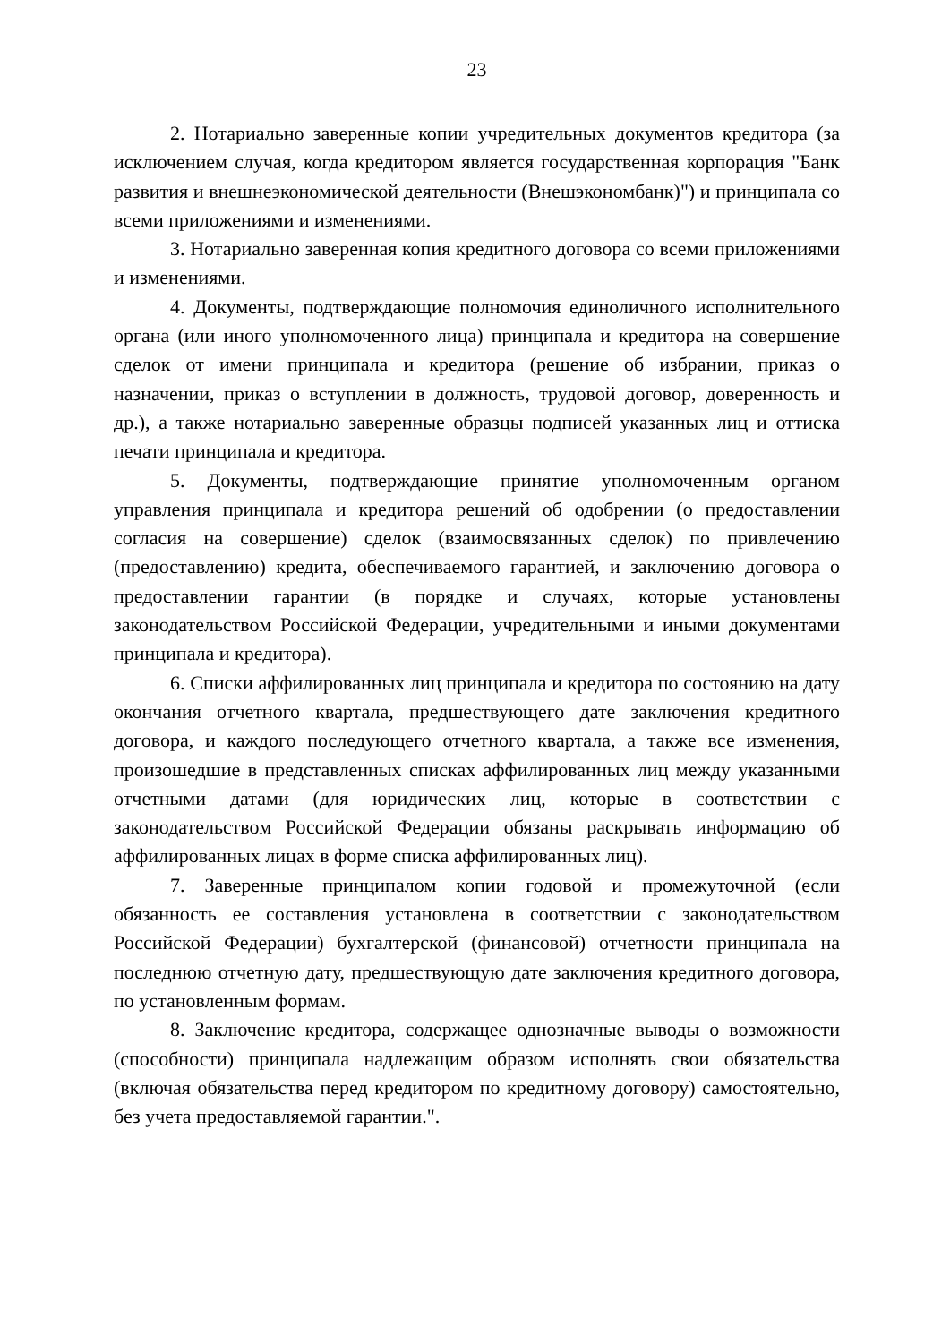23
2. Нотариально заверенные копии учредительных документов кредитора (за исключением случая, когда кредитором является государственная корпорация "Банк развития и внешнеэкономической деятельности (Внешэкономбанк)") и принципала со всеми приложениями и изменениями.
3. Нотариально заверенная копия кредитного договора со всеми приложениями и изменениями.
4. Документы, подтверждающие полномочия единоличного исполнительного органа (или иного уполномоченного лица) принципала и кредитора на совершение сделок от имени принципала и кредитора (решение об избрании, приказ о назначении, приказ о вступлении в должность, трудовой договор, доверенность и др.), а также нотариально заверенные образцы подписей указанных лиц и оттиска печати принципала и кредитора.
5. Документы, подтверждающие принятие уполномоченным органом управления принципала и кредитора решений об одобрении (о предоставлении согласия на совершение) сделок (взаимосвязанных сделок) по привлечению (предоставлению) кредита, обеспечиваемого гарантией, и заключению договора о предоставлении гарантии (в порядке и случаях, которые установлены законодательством Российской Федерации, учредительными и иными документами принципала и кредитора).
6. Списки аффилированных лиц принципала и кредитора по состоянию на дату окончания отчетного квартала, предшествующего дате заключения кредитного договора, и каждого последующего отчетного квартала, а также все изменения, произошедшие в представленных списках аффилированных лиц между указанными отчетными датами (для юридических лиц, которые в соответствии с законодательством Российской Федерации обязаны раскрывать информацию об аффилированных лицах в форме списка аффилированных лиц).
7. Заверенные принципалом копии годовой и промежуточной (если обязанность ее составления установлена в соответствии с законодательством Российской Федерации) бухгалтерской (финансовой) отчетности принципала на последнюю отчетную дату, предшествующую дате заключения кредитного договора, по установленным формам.
8. Заключение кредитора, содержащее однозначные выводы о возможности (способности) принципала надлежащим образом исполнять свои обязательства (включая обязательства перед кредитором по кредитному договору) самостоятельно, без учета предоставляемой гарантии.".